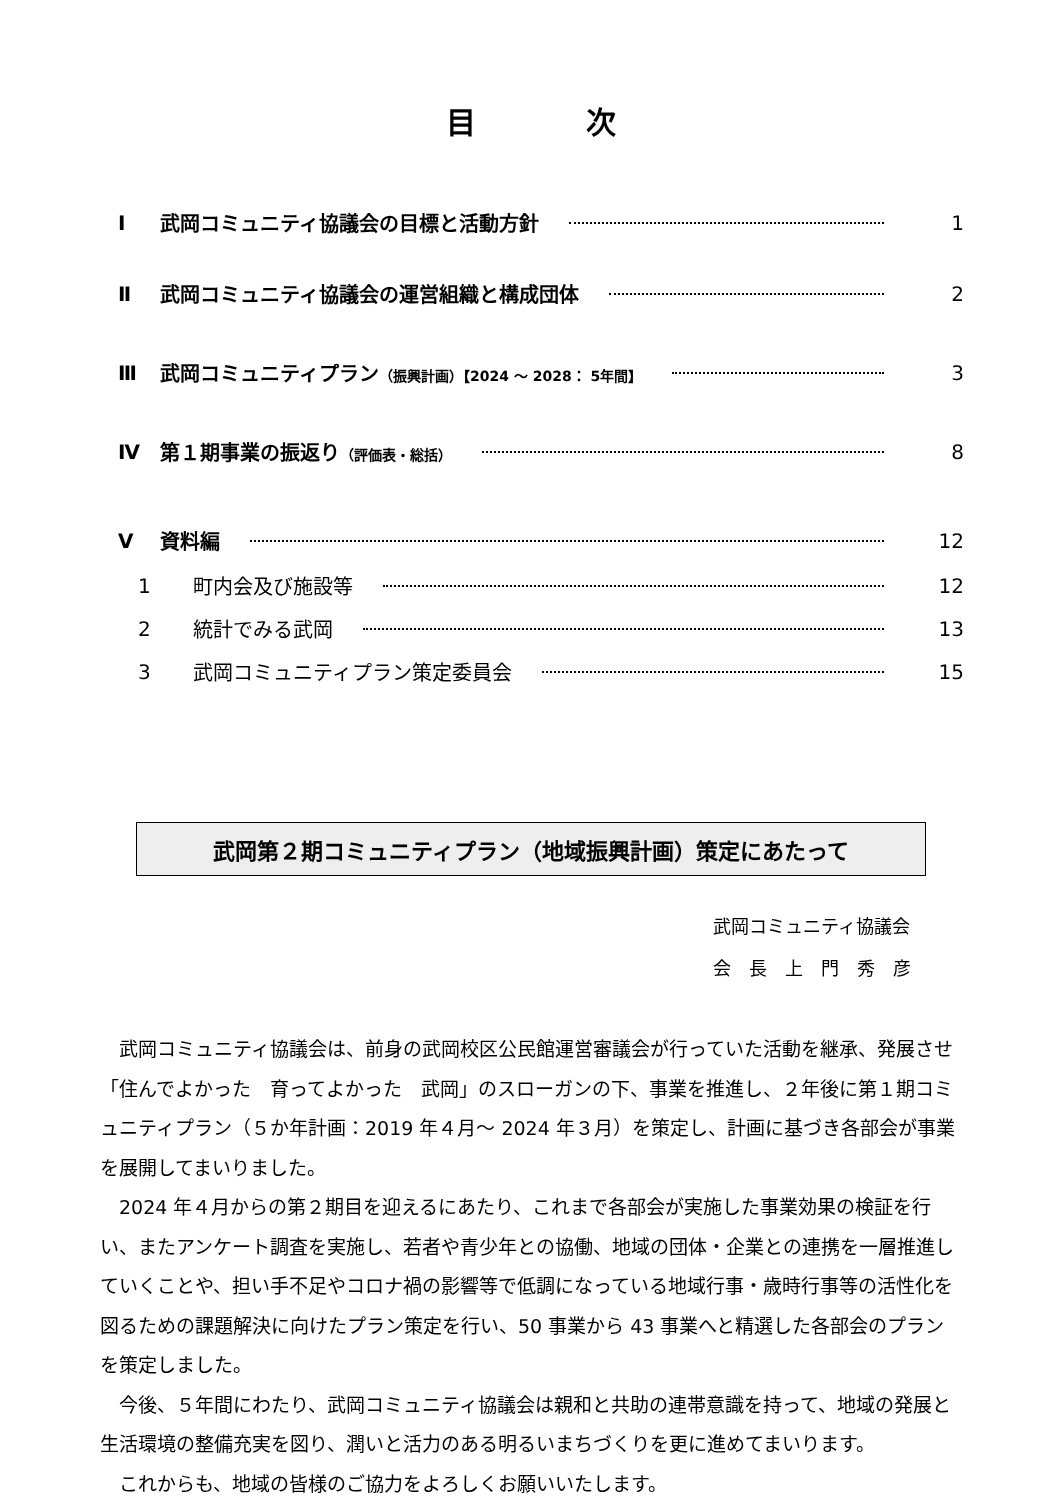目次
Ⅰ 武岡コミュニティ協議会の目標と活動方針 1
Ⅱ 武岡コミュニティ協議会の運営組織と構成団体 2
Ⅲ 武岡コミュニティプラン（振興計画）【2024 ～ 2028： 5年間】 3
Ⅳ 第１期事業の振返り（評価表・総括） 8
Ⅴ 資料編 12
1 町内会及び施設等 12
2 統計でみる武岡 13
3 武岡コミュニティプラン策定委員会 15
武岡第２期コミュニティプラン（地域振興計画）策定にあたって
武岡コミュニティ協議会
会　長　上　門　秀　彦
武岡コミュニティ協議会は、前身の武岡校区公民館運営審議会が行っていた活動を継承、発展させ「住んでよかった　育ってよかった　武岡」のスローガンの下、事業を推進し、２年後に第１期コミュニティプラン（５か年計画：2019 年４月～ 2024 年３月）を策定し、計画に基づき各部会が事業を展開してまいりました。
2024 年４月からの第２期目を迎えるにあたり、これまで各部会が実施した事業効果の検証を行い、またアンケート調査を実施し、若者や青少年との協働、地域の団体・企業との連携を一層推進していくことや、担い手不足やコロナ禍の影響等で低調になっている地域行事・歳時行事等の活性化を図るための課題解決に向けたプラン策定を行い、50 事業から 43 事業へと精選した各部会のプランを策定しました。
今後、５年間にわたり、武岡コミュニティ協議会は親和と共助の連帯意識を持って、地域の発展と生活環境の整備充実を図り、潤いと活力のある明るいまちづくりを更に進めてまいります。
これからも、地域の皆様のご協力をよろしくお願いいたします。